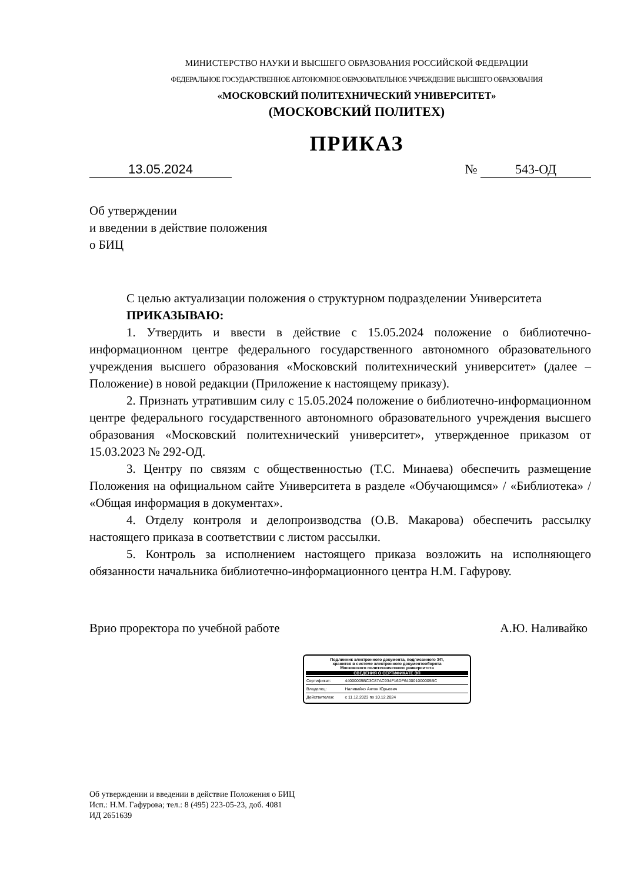МИНИСТЕРСТВО НАУКИ И ВЫСШЕГО ОБРАЗОВАНИЯ РОССИЙСКОЙ ФЕДЕРАЦИИ
ФЕДЕРАЛЬНОЕ ГОСУДАРСТВЕННОЕ АВТОНОМНОЕ ОБРАЗОВАТЕЛЬНОЕ УЧРЕЖДЕНИЕ ВЫСШЕГО ОБРАЗОВАНИЯ
«МОСКОВСКИЙ ПОЛИТЕХНИЧЕСКИЙ УНИВЕРСИТЕТ»
(МОСКОВСКИЙ ПОЛИТЕХ)
ПРИКАЗ
13.05.2024 № 543-ОД
Об утверждении
и введении в действие положения
о БИЦ
С целью актуализации положения о структурном подразделении Университета
ПРИКАЗЫВАЮ:
1. Утвердить и ввести в действие с 15.05.2024 положение о библиотечно-информационном центре федерального государственного автономного образовательного учреждения высшего образования «Московский политехнический университет» (далее – Положение) в новой редакции (Приложение к настоящему приказу).
2. Признать утратившим силу с 15.05.2024 положение о библиотечно-информационном центре федерального государственного автономного образовательного учреждения высшего образования «Московский политехнический университет», утвержденное приказом от 15.03.2023 № 292-ОД.
3. Центру по связям с общественностью (Т.С. Минаева) обеспечить размещение Положения на официальном сайте Университета в разделе «Обучающимся» / «Библиотека» / «Общая информация в документах».
4. Отделу контроля и делопроизводства (О.В. Макарова) обеспечить рассылку настоящего приказа в соответствии с листом рассылки.
5. Контроль за исполнением настоящего приказа возложить на исполняющего обязанности начальника библиотечно-информационного центра Н.М. Гафурову.
Врио проректора по учебной работе А.Ю. Наливайко
Подлинник электронного документа, подписанного ЭП,
хранится в системе электронного документооборота
Московского политехнического университета
СВЕДЕНИЯ О СЕРТИФИКАТЕ ЭП
| Сертификат: | 44000005BC3C87AC934F16DF640001000005BC |
| Владелец: | Наливайко Антон Юрьевич |
| Действителен: | с 11.12.2023 по 10.12.2024 |
Об утверждении и введении в действие Положения о БИЦ
Исп.: Н.М. Гафурова; тел.: 8 (495) 223-05-23, доб. 4081
ИД 2651639